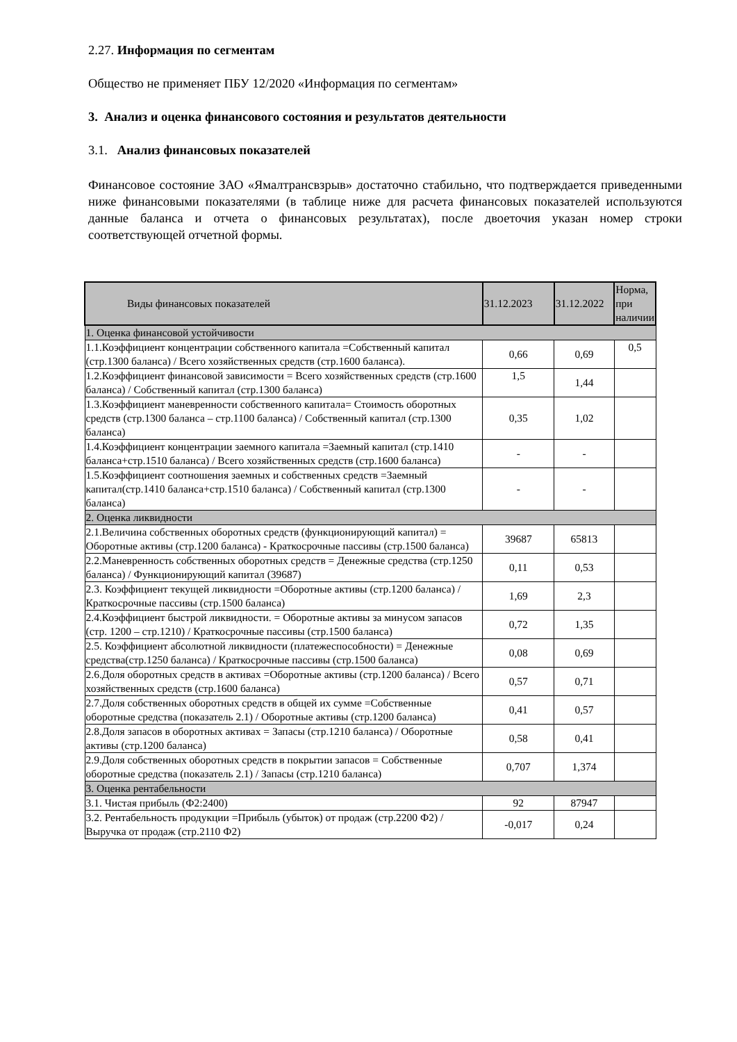2.27. Информация по сегментам
Общество не применяет ПБУ 12/2020 «Информация по сегментам»
3. Анализ и оценка финансового состояния и результатов деятельности
3.1. Анализ финансовых показателей
Финансовое состояние ЗАО «Ямалтрансвзрыв» достаточно стабильно, что подтверждается приведенными ниже финансовыми показателями (в таблице ниже для расчета финансовых показателей используются данные баланса и отчета о финансовых результатах), после двоеточия указан номер строки соответствующей отчетной формы.
| Виды финансовых показателей | 31.12.2023 | 31.12.2022 | Норма, при наличии |
| --- | --- | --- | --- |
| 1. Оценка финансовой устойчивости | | | |
| 1.1.Коэффициент концентрации собственного капитала =Собственный капитал (стр.1300 баланса) / Всего хозяйственных средств (стр.1600 баланса). | 0,66 | 0,69 | 0,5 |
| 1.2.Коэффициент финансовой зависимости = Всего хозяйственных средств (стр.1600 баланса) / Собственный капитал (стр.1300 баланса) | 1,5 | 1,44 | |
| 1.3.Коэффициент маневренности собственного капитала= Стоимость оборотных средств (стр.1300 баланса – стр.1100 баланса) / Собственный капитал (стр.1300 баланса) | 0,35 | 1,02 | |
| 1.4.Коэффициент концентрации заемного капитала =Заемный капитал (стр.1410 баланса+стр.1510 баланса) / Всего хозяйственных средств (стр.1600 баланса) | - | - | |
| 1.5.Коэффициент соотношения заемных и собственных средств =Заемный капитал(стр.1410 баланса+стр.1510 баланса) / Собственный капитал (стр.1300 баланса) | - | - | |
| 2. Оценка ликвидности | | | |
| 2.1.Величина собственных оборотных средств (функционирующий капитал) = Оборотные активы (стр.1200 баланса) - Краткосрочные пассивы (стр.1500 баланса) | 39687 | 65813 | |
| 2.2.Маневренность собственных оборотных средств = Денежные средства (стр.1250 баланса) / Функционирующий капитал (39687) | 0,11 | 0,53 | |
| 2.3. Коэффициент текущей ликвидности =Оборотные активы (стр.1200 баланса) / Краткосрочные пассивы (стр.1500 баланса) | 1,69 | 2,3 | |
| 2.4.Коэффициент быстрой ликвидности. = Оборотные активы за минусом запасов (стр. 1200 – стр.1210) / Краткосрочные пассивы (стр.1500 баланса) | 0,72 | 1,35 | |
| 2.5. Коэффициент абсолютной ликвидности (платежеспособности) = Денежные средства(стр.1250 баланса) / Краткосрочные пассивы (стр.1500 баланса) | 0,08 | 0,69 | |
| 2.6.Доля оборотных средств в активах =Оборотные активы (стр.1200 баланса) / Всего хозяйственных средств (стр.1600 баланса) | 0,57 | 0,71 | |
| 2.7.Доля собственных оборотных средств в общей их сумме =Собственные оборотные средства (показатель 2.1) / Оборотные активы (стр.1200 баланса) | 0,41 | 0,57 | |
| 2.8.Доля запасов в оборотных активах = Запасы (стр.1210 баланса) / Оборотные активы (стр.1200 баланса) | 0,58 | 0,41 | |
| 2.9.Доля собственных оборотных средств в покрытии запасов = Собственные оборотные средства (показатель 2.1) / Запасы (стр.1210 баланса) | 0,707 | 1,374 | |
| 3. Оценка рентабельности | | | |
| 3.1. Чистая прибыль (Ф2:2400) | 92 | 87947 | |
| 3.2. Рентабельность продукции =Прибыль (убыток) от продаж (стр.2200 Ф2) / Выручка от продаж (стр.2110 Ф2) | -0,017 | 0,24 | |